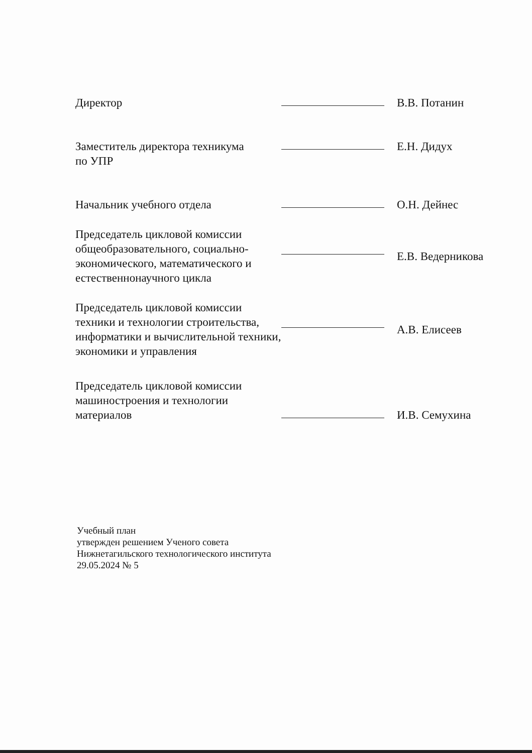| Директор | | В.В. Потанин |
| Заместитель директора техникума | | Е.Н. Дидух |
| по УПР | | |
| Начальник учебного отдела | | О.Н. Дейнес |
| Председатель цикловой комиссии общеобразовательного, социально-экономического, математического и естественнонаучного цикла | | Е.В. Ведерникова |
| Председатель цикловой комиссии техники и технологии строительства, информатики и вычислительной техники, экономики и управления | | А.В. Елисеев |
| Председатель цикловой комиссии машиностроения и технологии материалов | | И.В. Семухина |
Учебный план
утвержден решением Ученого совета
Нижнетагильского технологического института
29.05.2024 № 5